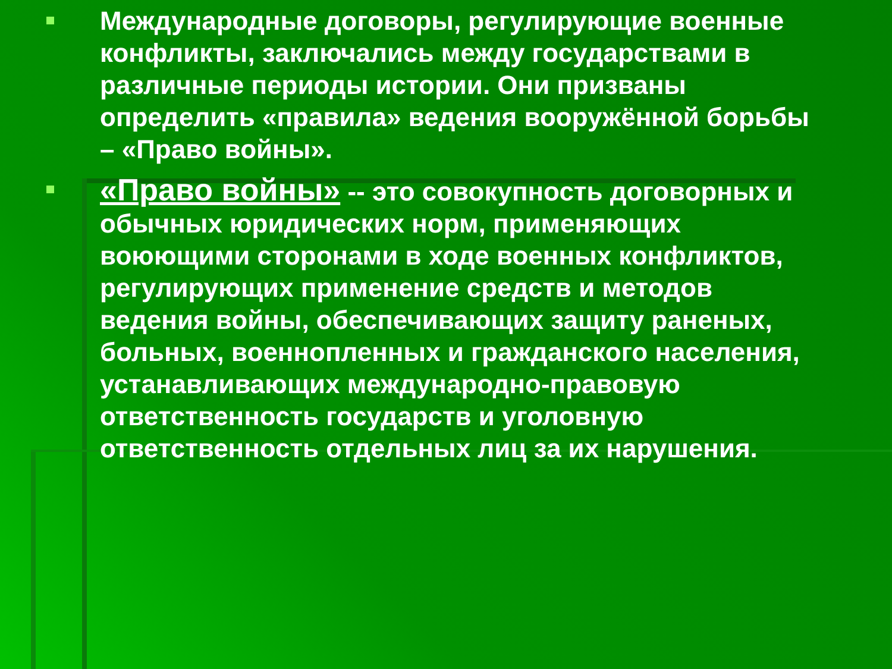Международные договоры, регулирующие военные конфликты, заключались между государствами в различные периоды истории. Они призваны определить «правила» ведения вооружённой борьбы – «Право войны».
«Право войны» -- это совокупность договорных и обычных юридических норм, применяющих воюющими сторонами в ходе военных конфликтов, регулирующих применение средств и методов ведения войны, обеспечивающих защиту раненых, больных, военнопленных и гражданского населения, устанавливающих международно-правовую ответственность государств и уголовную ответственность отдельных лиц за их нарушения.